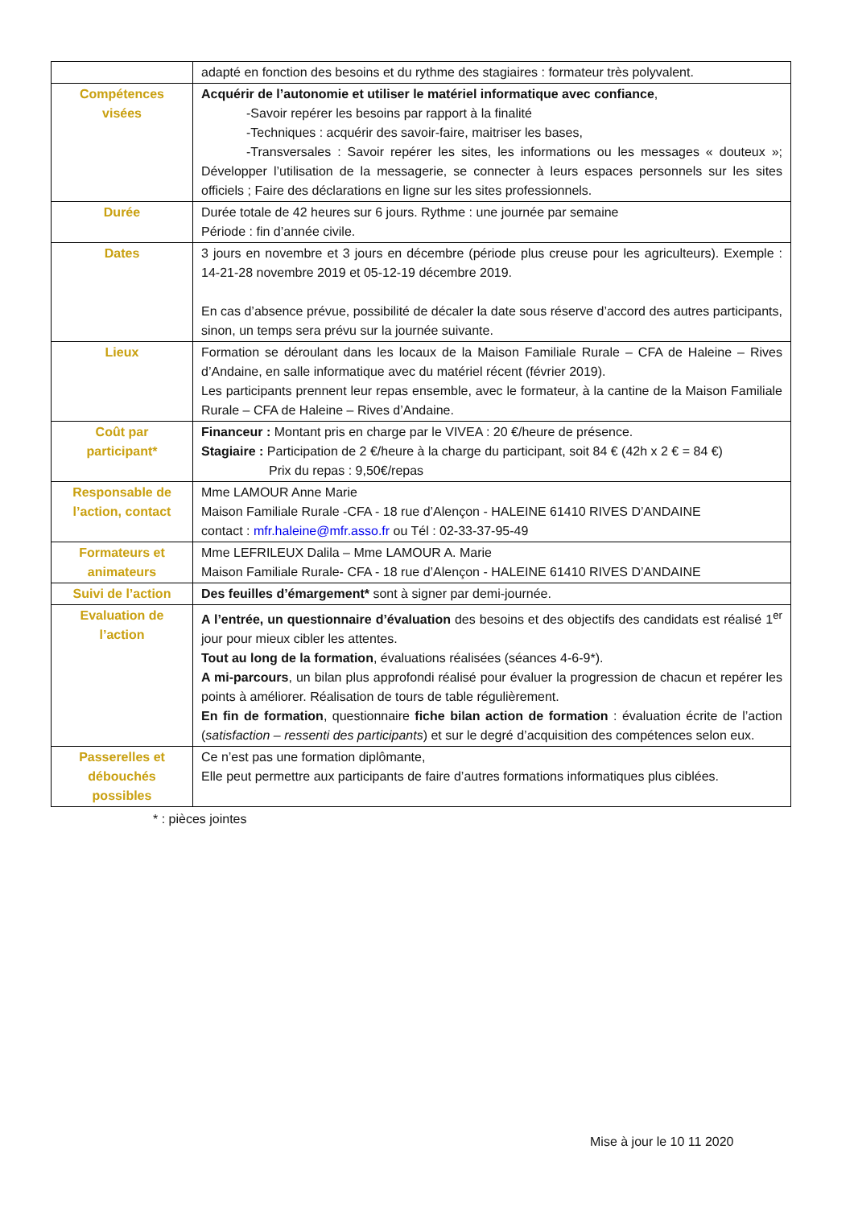| | adapté en fonction des besoins et du rythme des stagiaires : formateur très polyvalent. |
| Compétences visées | Acquérir de l’autonomie et utiliser le matériel informatique avec confiance , -Savoir repérer les besoins par rapport à la finalité -Techniques : acquérir des savoir-faire, maitriser les bases, -Transversales : Savoir repérer les sites, les informations ou les messages « douteux »; Développer l’utilisation de la messagerie, se connecter à leurs espaces personnels sur les sites officiels ; Faire des déclarations en ligne sur les sites professionnels. |
| Durée | Durée totale de 42 heures sur 6 jours. Rythme : une journée par semaine Période : fin d’année civile. |
| Dates | 3 jours en novembre et 3 jours en décembre (période plus creuse pour les agriculteurs). Exemple : 14-21-28 novembre 2019 et 05-12-19 décembre 2019. En cas d’absence prévue, possibilité de décaler la date sous réserve d’accord des autres participants, sinon, un temps sera prévu sur la journée suivante. |
| Lieux | Formation se déroulant dans les locaux de la Maison Familiale Rurale – CFA de Haleine – Rives d’Andaine, en salle informatique avec du matériel récent (février 2019). Les participants prennent leur repas ensemble, avec le formateur, à la cantine de la Maison Familiale Rurale – CFA de Haleine – Rives d’Andaine. |
| Coût par participant* | Financeur : Montant pris en charge par le VIVEA : 20 €/heure de présence. Stagiaire : Participation de 2 €/heure à la charge du participant, soit 84 € (42h x 2 € = 84 €) Prix du repas : 9,50€/repas |
| Responsable de l’action, contact | Mme LAMOUR Anne Marie Maison Familiale Rurale -CFA - 18 rue d’Alençon - HALEINE 61410 RIVES D’ANDAINE contact : mfr.haleine@mfr.asso.fr ou Tél : 02-33-37-95-49 |
| Formateurs et animateurs | Mme LEFRILEUX Dalila – Mme LAMOUR A. Marie Maison Familiale Rurale- CFA - 18 rue d’Alençon - HALEINE 61410 RIVES D’ANDAINE |
| Suivi de l’action | Des feuilles d’émargement* sont à signer par demi-journée. |
| Evaluation de l’action | A l’entrée, un questionnaire d’évaluation des besoins et des objectifs des candidats est réalisé 1<sup>er</sup> jour pour mieux cibler les attentes. Tout au long de la formation , évaluations réalisées (séances 4-6-9*). A mi-parcours , un bilan plus approfondi réalisé pour évaluer la progression de chacun et repérer les points à améliorer. Réalisation de tours de table régulièrement. En fin de formation , questionnaire fiche bilan action de formation : évaluation écrite de l’action ( satisfaction – ressenti des participants ) et sur le degré d’acquisition des compétences selon eux. |
| Passerelles et débouchés possibles | Ce n’est pas une formation diplômante, Elle peut permettre aux participants de faire d’autres formations informatiques plus ciblées. |
* : pièces jointes
Mise à jour le 10 11 2020